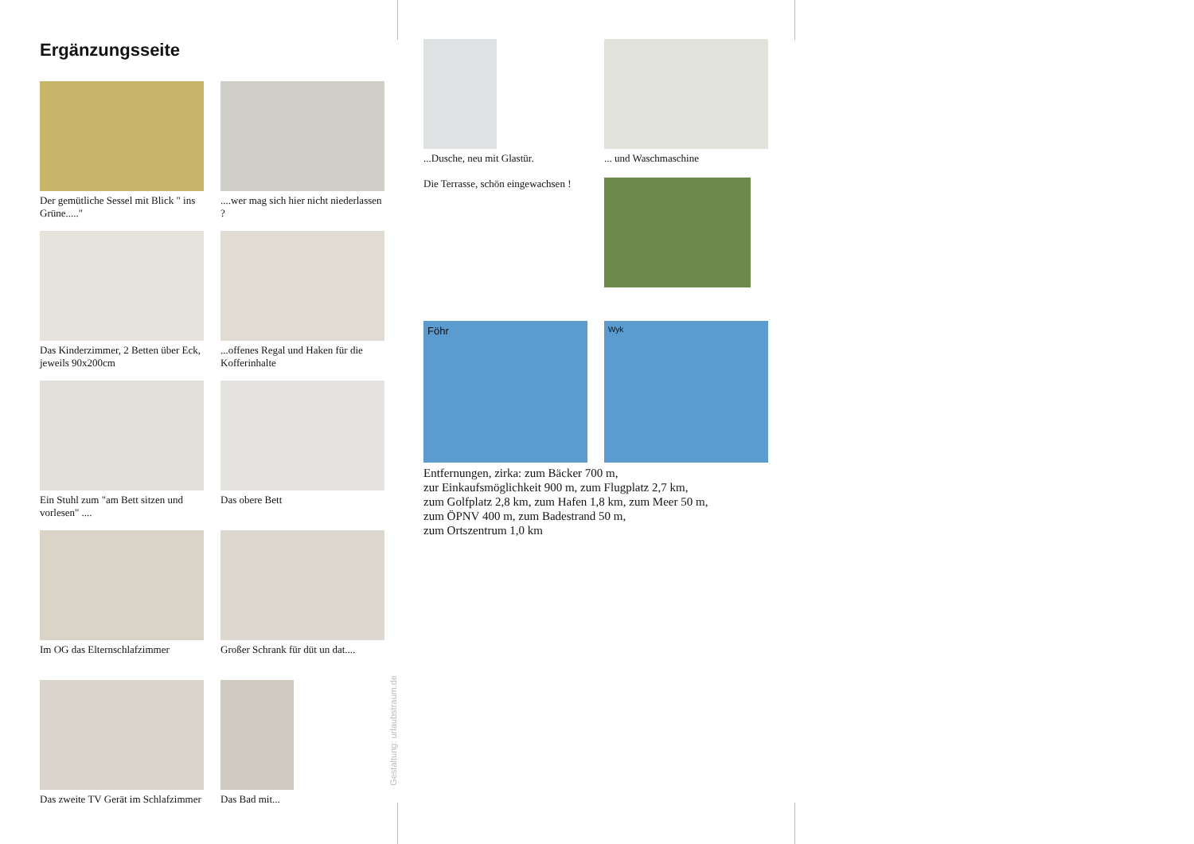Ergänzungsseite
Der gemütliche Sessel mit Blick " ins Grüne....."
....wer mag sich hier nicht niederlassen ?
Das Kinderzimmer, 2 Betten über Eck, jeweils 90x200cm
...offenes Regal und Haken für die Kofferinhalte
Ein Stuhl zum "am Bett sitzen und vorlesen" ....
Das obere Bett
Im OG das Elternschlafzimmer
Großer Schrank für düt un dat....
Das zweite TV Gerät im Schlafzimmer
Das Bad mit...
Gestaltung: urlaubstraum.de
...Dusche, neu mit Glastür.
... und Waschmaschine
Die Terrasse, schön eingewachsen !
Föhr
Wyk
Entfernungen, zirka: zum Bäcker 700 m,
zur Einkaufsmöglichkeit 900 m, zum Flugplatz 2,7 km,
zum Golfplatz 2,8 km, zum Hafen 1,8 km, zum Meer 50 m,
zum ÖPNV 400 m, zum Badestrand 50 m,
zum Ortszentrum 1,0 km